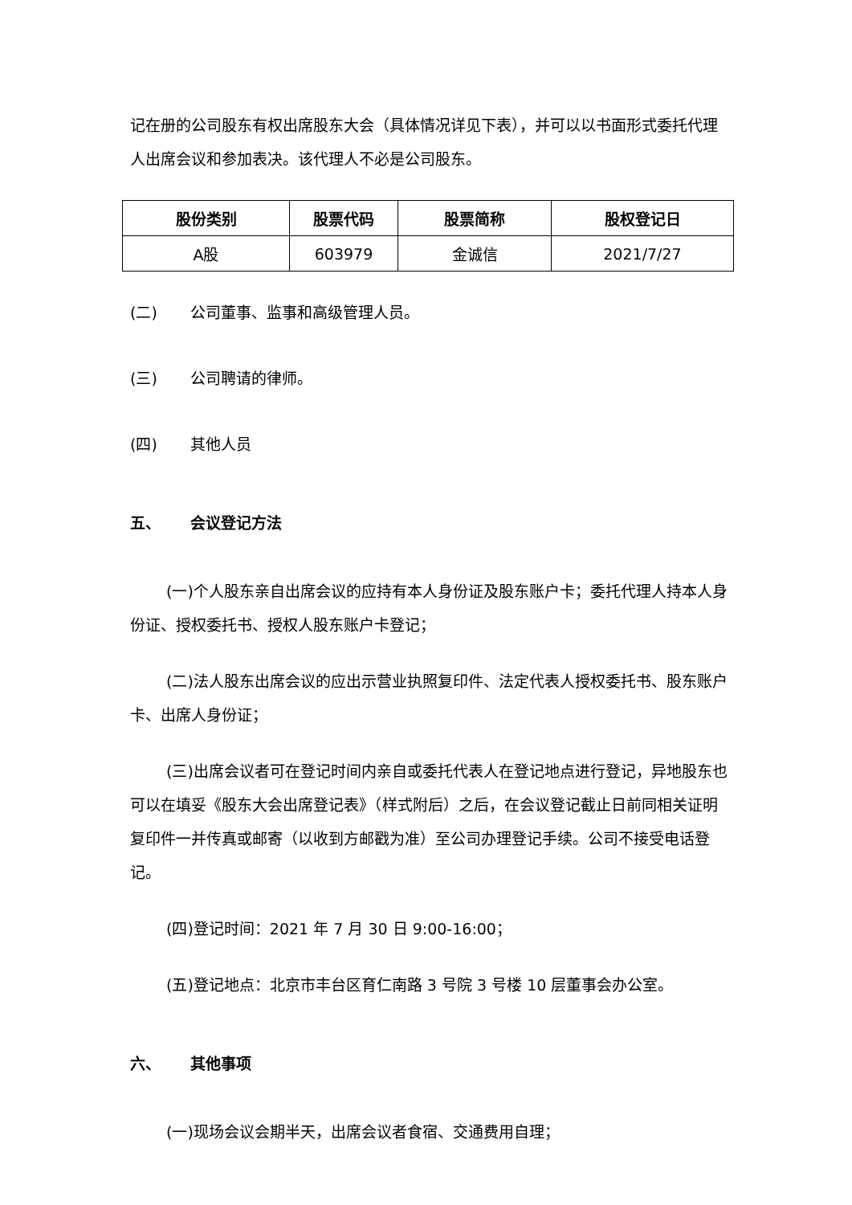记在册的公司股东有权出席股东大会（具体情况详见下表），并可以以书面形式委托代理人出席会议和参加表决。该代理人不必是公司股东。
| 股份类别 | 股票代码 | 股票简称 | 股权登记日 |
| --- | --- | --- | --- |
| A股 | 603979 | 金诚信 | 2021/7/27 |
(二) 公司董事、监事和高级管理人员。
(三) 公司聘请的律师。
(四) 其他人员
五、 会议登记方法
(一)个人股东亲自出席会议的应持有本人身份证及股东账户卡；委托代理人持本人身份证、授权委托书、授权人股东账户卡登记；
(二)法人股东出席会议的应出示营业执照复印件、法定代表人授权委托书、股东账户卡、出席人身份证；
(三)出席会议者可在登记时间内亲自或委托代表人在登记地点进行登记，异地股东也可以在填妥《股东大会出席登记表》（样式附后）之后，在会议登记截止日前同相关证明复印件一并传真或邮寄（以收到方邮戳为准）至公司办理登记手续。公司不接受电话登记。
(四)登记时间：2021 年 7 月 30 日 9:00-16:00；
(五)登记地点：北京市丰台区育仁南路 3 号院 3 号楼 10 层董事会办公室。
六、 其他事项
(一)现场会议会期半天，出席会议者食宿、交通费用自理；